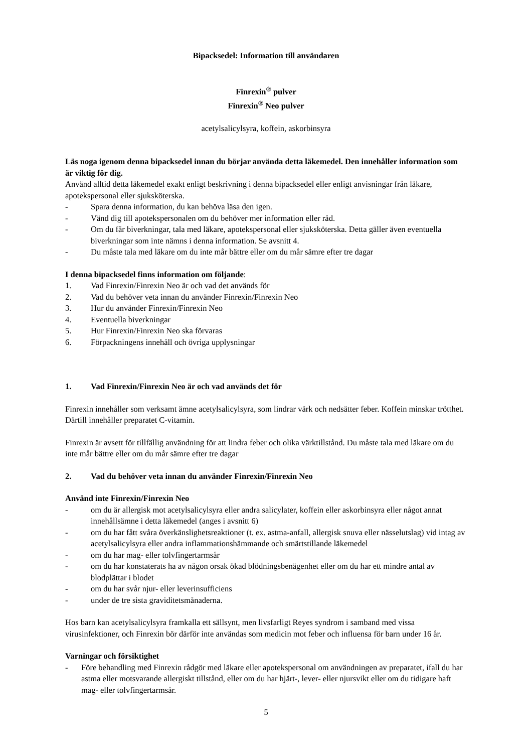Bipacksedel: Information till användaren
Finrexin<sup>®</sup> pulver
Finrexin<sup>®</sup> Neo pulver
acetylsalicylsyra, koffein, askorbinsyra
Läs noga igenom denna bipacksedel innan du börjar använda detta läkemedel. Den innehåller information som är viktig för dig.
Använd alltid detta läkemedel exakt enligt beskrivning i denna bipacksedel eller enligt anvisningar från läkare, apotekspersonal eller sjuksköterska.
- Spara denna information, du kan behöva läsa den igen.
- Vänd dig till apotekspersonalen om du behöver mer information eller råd.
- Om du får biverkningar, tala med läkare, apotekspersonal eller sjuksköterska. Detta gäller även eventuella biverkningar som inte nämns i denna information. Se avsnitt 4.
- Du måste tala med läkare om du inte mår bättre eller om du mår sämre efter tre dagar
I denna bipacksedel finns information om följande:
1. Vad Finrexin/Finrexin Neo är och vad det används för
2. Vad du behöver veta innan du använder Finrexin/Finrexin Neo
3. Hur du använder Finrexin/Finrexin Neo
4. Eventuella biverkningar
5. Hur Finrexin/Finrexin Neo ska förvaras
6. Förpackningens innehåll och övriga upplysningar
1. Vad Finrexin/Finrexin Neo är och vad används det för
Finrexin innehåller som verksamt ämne acetylsalicylsyra, som lindrar värk och nedsätter feber. Koffein minskar trötthet. Därtill innehåller preparatet C-vitamin.
Finrexin är avsett för tillfällig användning för att lindra feber och olika värktillstånd. Du måste tala med läkare om du inte mår bättre eller om du mår sämre efter tre dagar
2. Vad du behöver veta innan du använder Finrexin/Finrexin Neo
Använd inte Finrexin/Finrexin Neo
- om du är allergisk mot acetylsalicylsyra eller andra salicylater, koffein eller askorbinsyra eller något annat innehållsämne i detta läkemedel (anges i avsnitt 6)
- om du har fått svåra överkänslighetsreaktioner (t. ex. astma-anfall, allergisk snuva eller nässelutslag) vid intag av acetylsalicylsyra eller andra inflammationshämmande och smärtstillande läkemedel
- om du har mag- eller tolvfingertarmsår
- om du har konstaterats ha av någon orsak ökad blödningsbenägenhet eller om du har ett mindre antal av blodplättar i blodet
- om du har svår njur- eller leverinsufficiens
- under de tre sista graviditetsmånaderna.
Hos barn kan acetylsalicylsyra framkalla ett sällsynt, men livsfarligt Reyes syndrom i samband med vissa virusinfektioner, och Finrexin bör därför inte användas som medicin mot feber och influensa för barn under 16 år.
Varningar och försiktighet
- Före behandling med Finrexin rådgör med läkare eller apotekspersonal om användningen av preparatet, ifall du har astma eller motsvarande allergiskt tillstånd, eller om du har hjärt-, lever- eller njursvikt eller om du tidigare haft mag- eller tolvfingertarmsår.
5